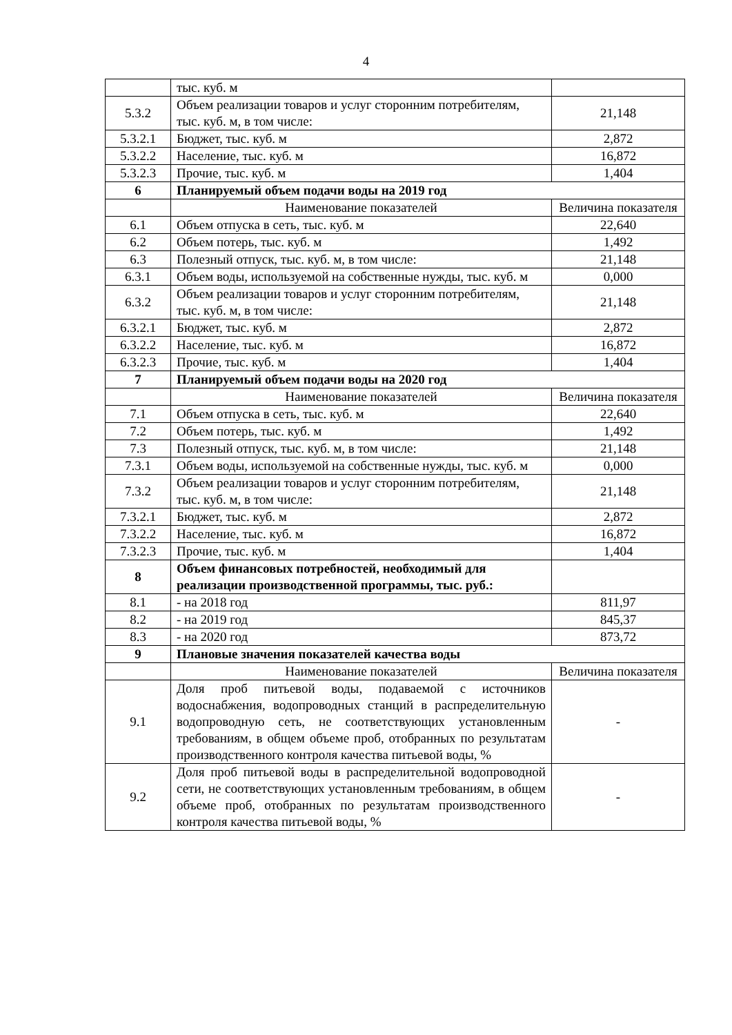4
| | тыс. куб. м | |
| 5.3.2 | Объем реализации товаров и услуг сторонним потребителям, тыс. куб. м, в том числе: | 21,148 |
| 5.3.2.1 | Бюджет, тыс. куб. м | 2,872 |
| 5.3.2.2 | Население, тыс. куб. м | 16,872 |
| 5.3.2.3 | Прочие, тыс. куб. м | 1,404 |
| 6 | Планируемый объем подачи воды на 2019 год | |
| | Наименование показателей | Величина показателя |
| 6.1 | Объем отпуска в сеть, тыс. куб. м | 22,640 |
| 6.2 | Объем потерь, тыс. куб. м | 1,492 |
| 6.3 | Полезный отпуск, тыс. куб. м, в том числе: | 21,148 |
| 6.3.1 | Объем воды, используемой на собственные нужды, тыс. куб. м | 0,000 |
| 6.3.2 | Объем реализации товаров и услуг сторонним потребителям, тыс. куб. м, в том числе: | 21,148 |
| 6.3.2.1 | Бюджет, тыс. куб. м | 2,872 |
| 6.3.2.2 | Население, тыс. куб. м | 16,872 |
| 6.3.2.3 | Прочие, тыс. куб. м | 1,404 |
| 7 | Планируемый объем подачи воды на 2020 год | |
| | Наименование показателей | Величина показателя |
| 7.1 | Объем отпуска в сеть, тыс. куб. м | 22,640 |
| 7.2 | Объем потерь, тыс. куб. м | 1,492 |
| 7.3 | Полезный отпуск, тыс. куб. м, в том числе: | 21,148 |
| 7.3.1 | Объем воды, используемой на собственные нужды, тыс. куб. м | 0,000 |
| 7.3.2 | Объем реализации товаров и услуг сторонним потребителям, тыс. куб. м, в том числе: | 21,148 |
| 7.3.2.1 | Бюджет, тыс. куб. м | 2,872 |
| 7.3.2.2 | Население, тыс. куб. м | 16,872 |
| 7.3.2.3 | Прочие, тыс. куб. м | 1,404 |
| 8 | Объем финансовых потребностей, необходимый для реализации производственной программы, тыс. руб.: | |
| 8.1 | - на 2018 год | 811,97 |
| 8.2 | - на 2019 год | 845,37 |
| 8.3 | - на 2020 год | 873,72 |
| 9 | Плановые значения показателей качества воды | |
| | Наименование показателей | Величина показателя |
| 9.1 | Доля проб питьевой воды, подаваемой с источников водоснабжения, водопроводных станций в распределительную водопроводную сеть, не соответствующих установленным требованиям, в общем объеме проб, отобранных по результатам производственного контроля качества питьевой воды, % | - |
| 9.2 | Доля проб питьевой воды в распределительной водопроводной сети, не соответствующих установленным требованиям, в общем объеме проб, отобранных по результатам производственного контроля качества питьевой воды, % | - |